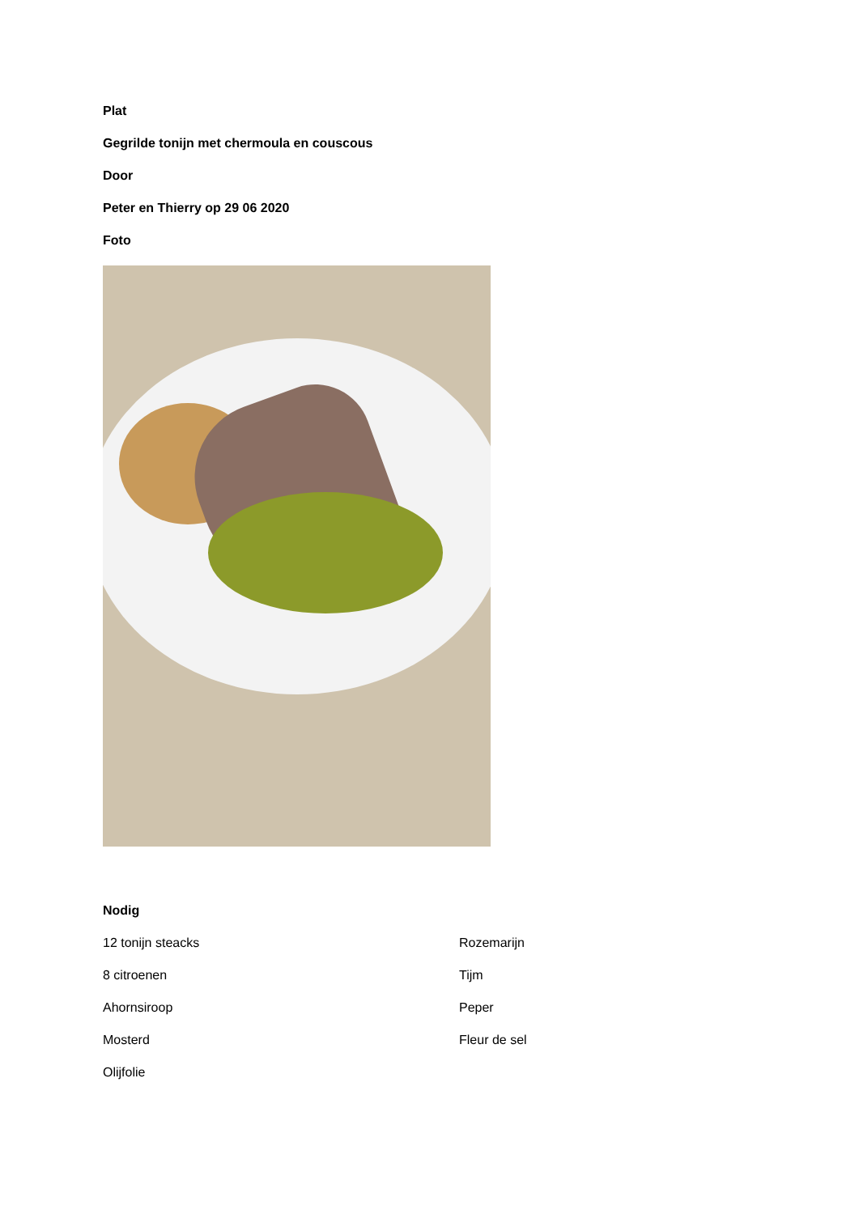Plat
Gegrilde tonijn met chermoula en couscous
Door
Peter en Thierry op 29 06 2020
Foto
Nodig
12 tonijn steacks
8 citroenen
Ahornsiroop
Mosterd
Olijfolie
Rozemarijn
Tijm
Peper
Fleur de sel